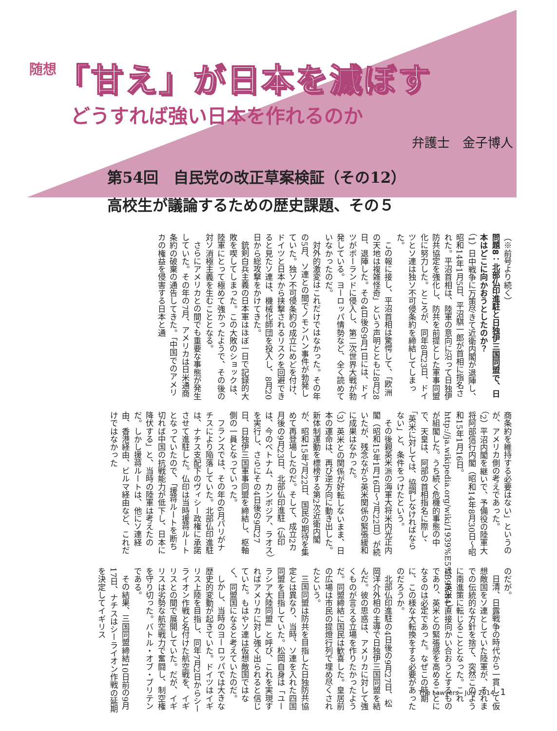随想
「甘え」が日本を滅ぼす
どうすれば強い日本を作れるのか
弁護士　金子博人
第54回　自民党の改正草案検証（その12）
高校生が議論するための歴史課題、その５
（※前号より続く）
問題8：北部仏印進駐と日独伊三国同盟で、日本はどこに向かおうとしたのか？
（1）日中戦争に万策尽きて近衛内閣が退陣し、昭和14年1月5日、平沼騏一郎が首相に指名された。平沼首相は、陸軍の意向に沿って日独伊防共協定を強化し、防共を前提とした軍事同盟化に努力した。ところが、同年8月23日、ドイツとソ連は独ソ不可侵条約を締結してしまった。
この報に接し、平沼首相は驚愕して、「欧洲の天地は複雑怪奇」という声明とともに8月28日、退陣した。その4日後の9月1日には、ドイツがポーランドに侵入し、第二次世界大戦が勃発している。ヨーロッパ情勢など、全く読めていなかったのだ。
対外的激変はこれだけではなかった。その年の5月、ソ連との間でノモンハン事件が勃発していた。独ソ不可侵条約の成立にめどを付け、ドイツと日本から挟撃されるリスクを回避できると見たソ連は、機械化師団を投入し、8月20日から総攻撃をかけてきた。
銃剣白兵主義の日本軍はほぼ一日で記録的大敗を喫してしまった。この大敗のショックは、陸軍にとって極めて強かったようで、その後の対ソ消極主義を生むこととなる。
さらにアメリカとの間でも重要な事態が発生していた。その年の7月、アメリカは日米通商条約の破棄の通告してきた。「中国でのアメリカの権益を侵害する日本と通
商条約を維持する必要はない」というのが、アメリカ側の考えであった。
（2）平沼内閣を継いで、予備役の陸軍大将阿部信行内閣（昭和14年8月30日～昭和15年1月16日。http://ja.wikipedia.org/wiki/1939%E5%B9%B4）が組閣した。うち続く危機的事態の中で、天皇は、阿部の首相指名に際し、「英米に対しては、協調しなければならない」と、条件をつけたという。
その後親英米派の海軍大将米内光正内閣（昭和15年1月16日～7月22日）が続いたが、残念ながら英米関係の緊張緩和に成果はなかった。
（3）英米との関係が好転しないまま、日本の運命は、再び逆方向に動き出した。新体制運動を標榜する第2次近衛内閣が、昭和15年7月22日、国民の期待を集めて再登場したのだ。そして、成立2カ月後の9月23日、北部仏印進駐（仏印は、今のベトナム、カンボジア、ラオス）を実行し、さらにその4日後の9月27日、日独伊三国軍事同盟を締結し、枢軸側の一員となっていった。
フランスでは、その年の6月パリがナチスにより陥落していた。北部仏印進駐は、ナチス支配下のヴィシー政権に承諾させて進駐した。仏印は当時援蒋ルートとなっていたので、「援蒋ルートを断ち切れば中国の抗戦能力が低下し、日本に降伏する」と、当時の陸軍は考えたのだ。しかし援蒋ルートは、他にソ連経由、香港経由、ビルマ経由など、これだけではなかった
のだが。
日清、日露戦争の時代から一貫して仮想敵国をソ連としていた陸軍が、それまでの伝統的な方針を捨て、突然このように南進策に転じることとなった。これは、英米と直接向かい合おうとするものであり、英米との緊張感を高めることになるのは必定であった。なぜこの時期に、この様な大転換をする必要があったのだろうか。
北部仏印進駐の4日後の9月27日、松岡洋介外相の主導で日独伊三国同盟を結んだ。彼の思惑は、アメリカに対して強くものが言える立場を作りたかったようだ。同盟締結に国民は歓喜した。皇居前の広場は市民の提燈行列で埋め尽くされたという。
三国同盟は防共を目指した日独防共協定とは異なり、当時、ソ連を入れた四国同盟を目指していた。松岡自身は「ユーラシア大陸同盟」と呼び、これを実現すればアメリカに対し強く出られると信じていた。もはやソ連は仮想敵国ではなく、同盟国になると考えていたのだ。
しかし、当時のヨーロッパでは大きな歴史的変動が起きていた。ドイツはイギリス上陸を目指し、同年7月2日からシーライオン作戦と名付けた航空戦を、イギリスとの間で展開していた。だが、イギリスは劣勢な航空戦力で奮闘し、制空権を守り切った。バトル・オブ・ブリテンである。
その結果、三国同盟締結10日前の9月17日、ナチスはシーライオン作戦の延期を決定してイギリス
The Lawyers　July 2014 1